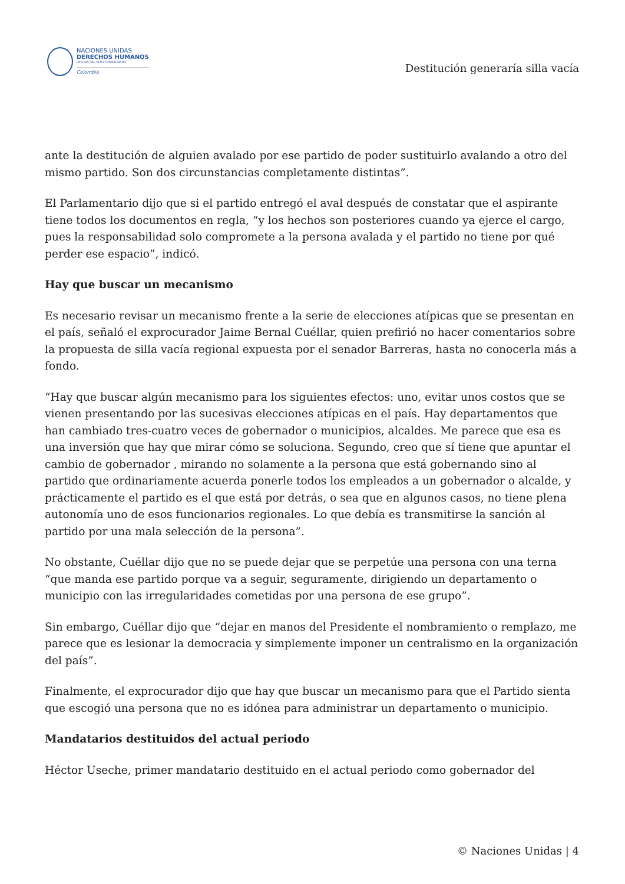NACIONES UNIDAS
DERECHOS HUMANOS
OFICINA DEL ALTO COMISIONADO
Colombia
Destitución generaría silla vacía
ante la destitución de alguien avalado por ese partido de poder sustituirlo avalando a otro del mismo partido. Son dos circunstancias completamente distintas”.
El Parlamentario dijo que si el partido entregó el aval después de constatar que el aspirante tiene todos los documentos en regla, “y los hechos son posteriores cuando ya ejerce el cargo, pues la responsabilidad solo compromete a la persona avalada y el partido no tiene por qué perder ese espacio”, indicó.
Hay que buscar un mecanismo
Es necesario revisar un mecanismo frente a la serie de elecciones atípicas que se presentan en el país, señaló el exprocurador Jaime Bernal Cuéllar, quien prefirió no hacer comentarios sobre la propuesta de silla vacía regional expuesta por el senador Barreras, hasta no conocerla más a fondo.
“Hay que buscar algún mecanismo para los siguientes efectos: uno, evitar unos costos que se vienen presentando por las sucesivas elecciones atípicas en el país. Hay departamentos que han cambiado tres-cuatro veces de gobernador o municipios, alcaldes. Me parece que esa es una inversión que hay que mirar cómo se soluciona. Segundo, creo que sí tiene que apuntar el cambio de gobernador , mirando no solamente a la persona que está gobernando sino al partido que ordinariamente acuerda ponerle todos los empleados a un gobernador o alcalde, y prácticamente el partido es el que está por detrás, o sea que en algunos casos, no tiene plena autonomía uno de esos funcionarios regionales. Lo que debía es transmitirse la sanción al partido por una mala selección de la persona”.
No obstante, Cuéllar dijo que no se puede dejar que se perpetúe una persona con una terna “que manda ese partido porque va a seguir, seguramente, dirigiendo un departamento o municipio con las irregularidades cometidas por una persona de ese grupo”.
Sin embargo, Cuéllar dijo que “dejar en manos del Presidente el nombramiento o remplazo, me parece que es lesionar la democracia y simplemente imponer un centralismo en la organización del país”.
Finalmente, el exprocurador dijo que hay que buscar un mecanismo para que el Partido sienta que escogió una persona que no es idónea para administrar un departamento o municipio.
Mandatarios destituidos del actual periodo
Héctor Useche, primer mandatario destituido en el actual periodo como gobernador del
© Naciones Unidas | 4